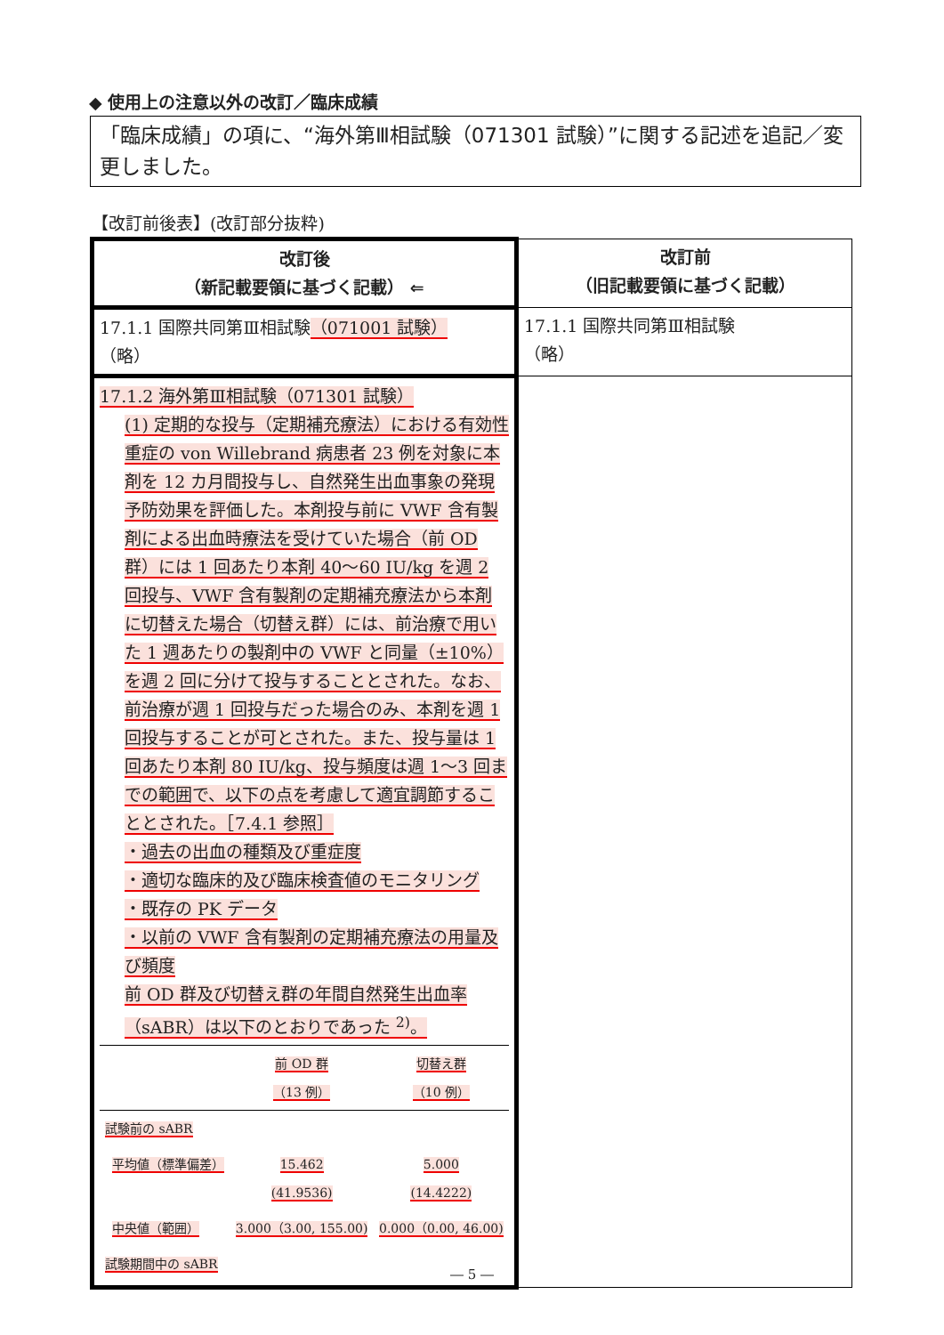◆ 使用上の注意以外の改訂／臨床成績
「臨床成績」の項に、“海外第Ⅲ相試験（071301 試験）”に関する記述を追記／変更しました。
【改訂前後表】(改訂部分抜粋)
| 改訂後 （新記載要領に基づく記載） ⇐ | 改訂前 （旧記載要領に基づく記載） |
| --- | --- |
| 17.1.1 国際共同第Ⅲ相試験 （071001 試験） （略） | 17.1.1 国際共同第Ⅲ相試験 （略） |
| 17.1.2 海外第Ⅲ相試験（071301 試験） (1) 定期的な投与（定期補充療法）における有効性 重症の von Willebrand 病患者 23 例を対象に本剤を 12 カ月間投与し、自然発生出血事象の発現予防効果を評価した。本剤投与前に VWF 含有製剤による出血時療法を受けていた場合（前 OD 群）には 1 回あたり本剤 40～60 IU/kg を週 2 回投与、VWF 含有製剤の定期補充療法から本剤に切替えた場合（切替え群）には、前治療で用いた 1 週あたりの製剤中の VWF と同量（±10%）を週 2 回に分けて投与することとされた。なお、前治療が週 1 回投与だった場合のみ、本剤を週 1 回投与することが可とされた。また、投与量は 1 回あたり本剤 80 IU/kg、投与頻度は週 1～3 回までの範囲で、以下の点を考慮して適宜調節することとされた。［7.4.1 参照］ ・過去の出血の種類及び重症度 ・適切な臨床的及び臨床検査値のモニタリング ・既存の PK データ ・以前の VWF 含有製剤の定期補充療法の用量及び頻度 前 OD 群及び切替え群の年間自然発生出血率（sABR）は以下のとおりであった <sup>2)</sup>。 / / 前 OD 群 （13 例） / 切替え群 （10 例） / / 試験前の sABR / / / / 平均値（標準偏差） / 15.462 (41.9536) / 5.000 (14.4222) / / 中央値（範囲） / 3.000（3.00, 155.00) / 0.000（0.00, 46.00) / / 試験期間中の sABR / / / | |
― 5 ―